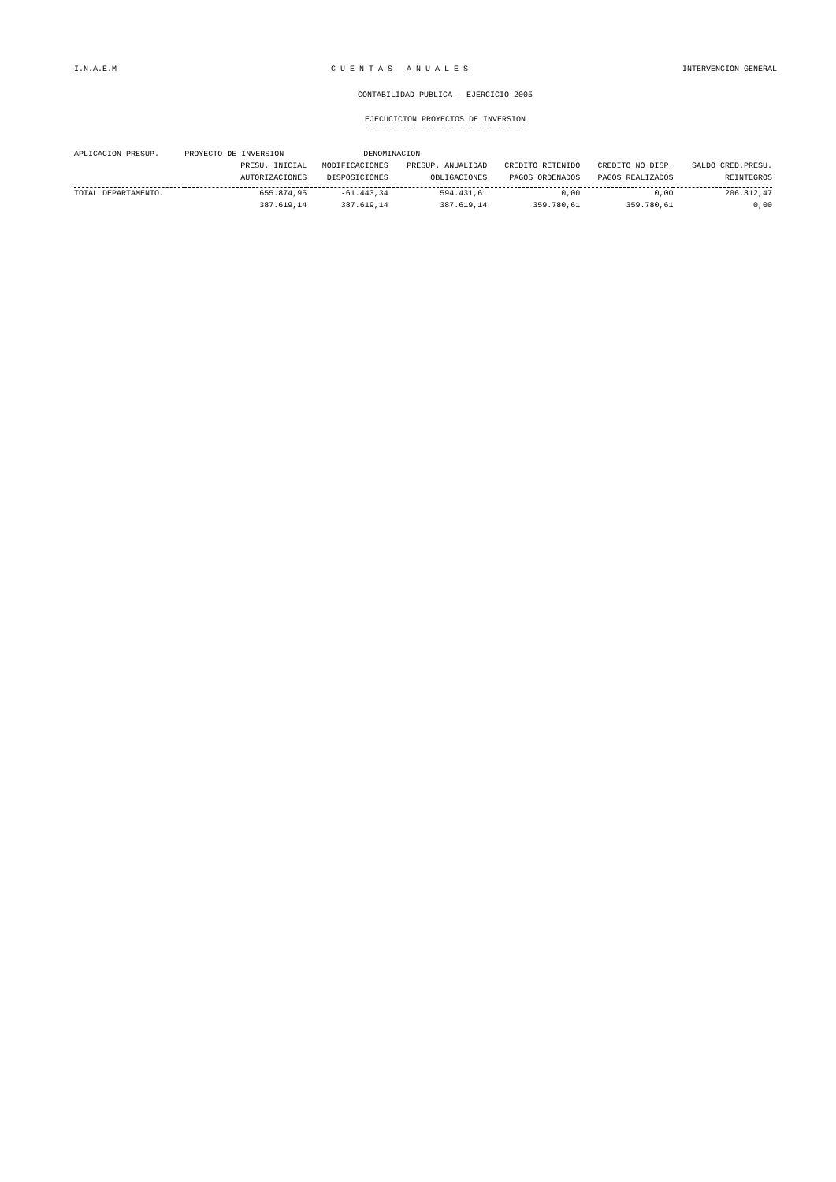I.N.A.E.M C U E N T A S A N U A L E S INTERVENCION GENERAL
CONTABILIDAD PUBLICA - EJERCICIO 2005
EJECUCICION PROYECTOS DE INVERSION
----------------------------------
| APLICACION PRESUP. | PROYECTO DE INVERSION | DENOMINACION | | | | |
| --- | --- | --- | --- | --- | --- | --- |
| | PRESU. INICIAL | MODIFICACIONES | PRESUP. ANUALIDAD | CREDITO RETENIDO | CREDITO NO DISP. | SALDO CRED.PRESU. |
| | AUTORIZACIONES | DISPOSICIONES | OBLIGACIONES | PAGOS ORDENADOS | PAGOS REALIZADOS | REINTEGROS |
| TOTAL DEPARTAMENTO. | 655.874,95 | -61.443,34 | 594.431,61 | 0,00 | 0,00 | 206.812,47 |
| | 387.619,14 | 387.619,14 | 387.619,14 | 359.780,61 | 359.780,61 | 0,00 |